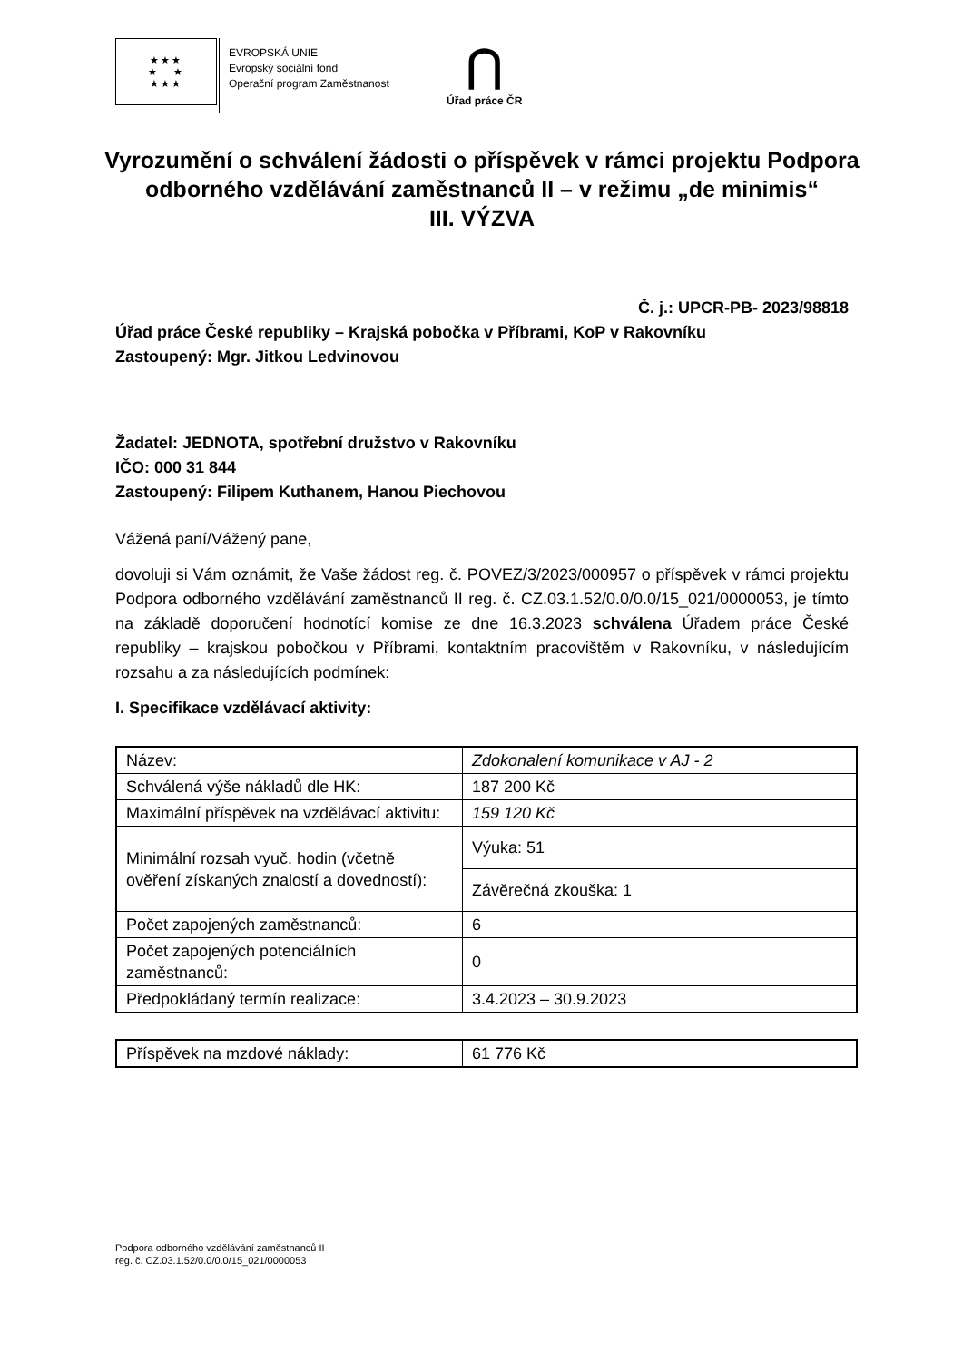★★★
★ ★
★★★
EVROPSKÁ UNIE
Evropský sociální fond
Operační program Zaměstnanost
⋂
Úřad práce ČR
Vyrozumění o schválení žádosti o příspěvek v rámci projektu Podpora odborného vzdělávání zaměstnanců II – v režimu „de minimis“
III. VÝZVA
Č. j.: UPCR-PB- 2023/98818
Úřad práce České republiky – Krajská pobočka v Příbrami, KoP v Rakovníku
Zastoupený: Mgr. Jitkou Ledvinovou
Žadatel: JEDNOTA, spotřební družstvo v Rakovníku
IČO: 000 31 844
Zastoupený: Filipem Kuthanem, Hanou Piechovou
Vážená paní/Vážený pane,
dovoluji si Vám oznámit, že Vaše žádost reg. č. POVEZ/3/2023/000957 o příspěvek v rámci projektu Podpora odborného vzdělávání zaměstnanců II reg. č. CZ.03.1.52/0.0/0.0/15_021/0000053, je tímto na základě doporučení hodnotící komise ze dne 16.3.2023 schválena Úřadem práce České republiky – krajskou pobočkou v Příbrami, kontaktním pracovištěm v Rakovníku, v následujícím rozsahu a za následujících podmínek:
I. Specifikace vzdělávací aktivity:
| Název: | Zdokonalení komunikace v AJ - 2 |
| Schválená výše nákladů dle HK: | 187 200 Kč |
| Maximální příspěvek na vzdělávací aktivitu: | 159 120 Kč |
| Minimální rozsah vyuč. hodin (včetně ověření získaných znalostí a dovedností): | Výuka: 51 |
| | Závěrečná zkouška: 1 |
| Počet zapojených zaměstnanců: | 6 |
| Počet zapojených potenciálních zaměstnanců: | 0 |
| Předpokládaný termín realizace: | 3.4.2023 – 30.9.2023 |
| Příspěvek na mzdové náklady: | 61 776 Kč |
Podpora odborného vzdělávání zaměstnanců II
reg. č. CZ.03.1.52/0.0/0.0/15_021/0000053